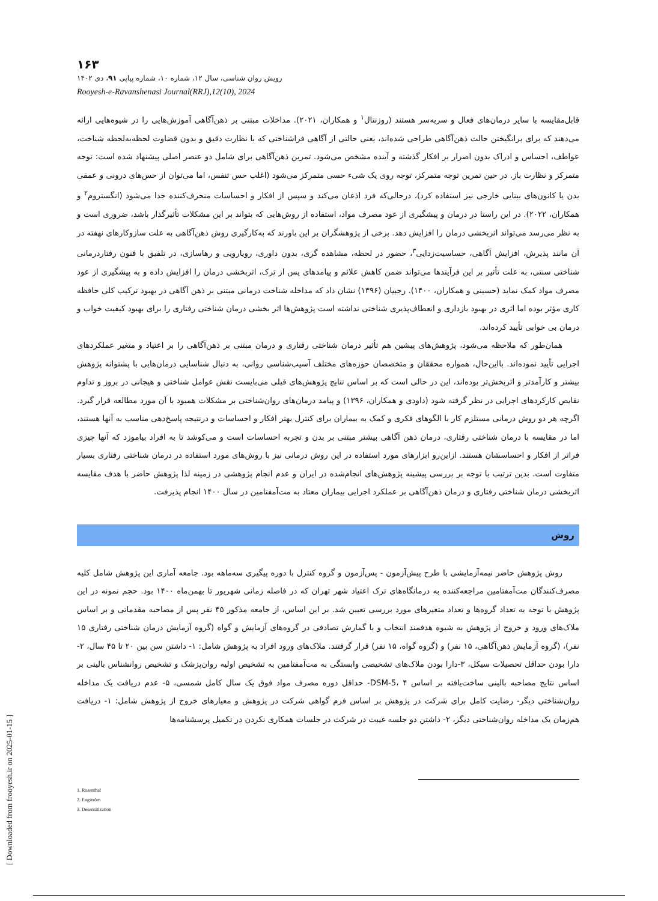۱۶۳
رویش روان شناسی، سال ۱۲، شماره ۱۰، شماره پیاپی ۹۱، دی ۱۴۰۲
Rooyesh-e-Ravanshenasi Journal(RRJ),12(10), 2024
قابل‌مقایسه با سایر درمان‌های فعال و سربه‌سر هستند (روزنتال<sup>۱</sup> و همکاران، ۲۰۲۱). مداخلات مبتنی بر ذهن‌آگاهی آموزش‌هایی را در شیوه‌هایی ارائه می‌دهند که برای برانگیختن حالت ذهن‌آگاهی طراحی شده‌اند، یعنی حالتی از آگاهی فراشناختی که با نظارت دقیق و بدون قضاوت لحظه‌به‌لحظه شناخت، عواطف، احساس و ادراک بدون اصرار بر افکار گذشته و آینده مشخص می‌شود. تمرین ذهن‌آگاهی برای شامل دو عنصر اصلی پیشنهاد شده است: توجه متمرکز و نظارت باز. در حین تمرین توجه متمرکز، توجه روی یک شیء حسی متمرکز می‌شود (اغلب حس تنفس، اما می‌توان از حس‌های درونی و عمقی بدن یا کانون‌های بینایی خارجی نیز استفاده کرد)، درحالی‌که فرد اذعان می‌کند و سپس از افکار و احساسات منحرف‌کننده جدا می‌شود (انگستروم<sup>۲</sup> و همکاران، ۲۰۲۲). در این راستا در درمان و پیشگیری از عود مصرف مواد، استفاده از روش‌هایی که بتواند بر این مشکلات تأثیرگذار باشد، ضروری است و به نظر می‌رسد می‌تواند اثربخشی درمان را افزایش دهد. برخی از پژوهشگران بر این باورند که به‌کارگیری روش ذهن‌آگاهی به علت سازوکارهای نهفته در آن مانند پذیرش، افزایش آگاهی، حساسیت‌زدایی<sup>۳</sup>، حضور در لحظه، مشاهده گری، بدون داوری، رویارویی و رهاسازی، در تلفیق با فنون رفتاردرمانی شناختی سنتی، به علت تأثیر بر این فرآیندها می‌تواند ضمن کاهش علائم و پیامدهای پس از ترک، اثربخشی درمان را افزایش داده و به پیشگیری از عود مصرف مواد کمک نماید (حسینی و همکاران، ۱۴۰۰). رجبیان (۱۳۹۶) نشان داد که مداخله شناخت درمانی مبتنی بر ذهن آگاهی در بهبود ترکیب کلی حافظه کاری مؤثر بوده اما اثری در بهبود بازداری و انعطاف‌پذیری شناختی نداشته است پژوهش‌ها اثر بخشی درمان شناختی رفتاری را برای بهبود کیفیت خواب و درمان بی خوابی تأیید کرده‌اند.
همان‌طور که ملاحظه می‌شود، پژوهش‌های پیشین هم تأثیر درمان شناختی رفتاری و درمان مبتنی بر ذهن‌آگاهی را بر اعتیاد و متغیر عملکردهای اجرایی تأیید نموده‌اند. بااین‌حال، همواره محققان و متخصصان حوزه‌های مختلف آسیب‌شناسی روانی، به دنبال شناسایی درمان‌هایی با پشتوانه پژوهش بیشتر و کارآمدتر و اثربخش‌تر بوده‌اند، این در حالی است که بر اساس نتایج پژوهش‌های قبلی می‌بایست نقش عوامل شناختی و هیجانی در بروز و تداوم نقایص کارکردهای اجرایی در نظر گرفته شود (داودی و همکاران، ۱۳۹۶) و پیامد درمان‌های روان‌شناختی بر مشکلات همبود با آن مورد مطالعه قرار گیرد. اگرچه هر دو روش درمانی مستلزم کار با الگوهای فکری و کمک به بیماران برای کنترل بهتر افکار و احساسات و درنتیجه پاسخ‌دهی مناسب به آنها هستند، اما در مقایسه با درمان شناختی رفتاری، درمان ذهن آگاهی بیشتر مبتنی بر بدن و تجربه احساسات است و می‌کوشد تا به افراد بیاموزد که آنها چیزی فراتر از افکار و احساسشان هستند. ازاین‌رو ابزارهای مورد استفاده در این روش درمانی نیز با روش‌های مورد استفاده در درمان شناختی رفتاری بسیار متفاوت است. بدین ترتیب با توجه بر بررسی پیشینه پژوهش‌های انجام‌شده در ایران و عدم انجام پژوهشی در زمینه لذا پژوهش حاضر با هدف مقایسه اثربخشی درمان شناختی رفتاری و درمان ذهن‌آگاهی بر عملکرد اجرایی بیماران معتاد به مت‌آمفتامین در سال ۱۴۰۰ انجام پذیرفت.
روش
روش پژوهش حاضر نیمه‌آزمایشی با طرح پیش‌آزمون - پس‌آزمون و گروه کنترل با دوره پیگیری سه‌ماهه بود. جامعه آماری این پژوهش شامل کلیه مصرف‌کنندگان مت‌آمفتامین مراجعه‌کننده به درمانگاه‌های ترک اعتیاد شهر تهران که در فاصله زمانی شهریور تا بهمن‌ماه ۱۴۰۰ بود. حجم نمونه در این پژوهش با توجه به تعداد گروه‌ها و تعداد متغیرهای مورد بررسی تعیین شد. بر این اساس، از جامعه مذکور ۴۵ نفر پس از مصاحبه مقدماتی و بر اساس ملاک‌های ورود و خروج از پژوهش به شیوه هدفمند انتخاب و با گمارش تصادفی در گروه‌های آزمایش و گواه (گروه آزمایش درمان شناختی رفتاری ۱۵ نفر)، (گروه آزمایش ذهن‌آگاهی، ۱۵ نفر) و (گروه گواه، ۱۵ نفر) قرار گرفتند. ملاک‌های ورود افراد به پژوهش شامل: ۱- داشتن سن بین ۲۰ تا ۴۵ سال، ۲- دارا بودن حداقل تحصیلات سیکل، ۳-دارا بودن ملاک‌های تشخیصی وابستگی به مت‌آمفتامین به تشخیص اولیه روان‌پزشک و تشخیص روانشناس بالینی بر اساس نتایج مصاحبه بالینی ساخت‌یافته بر اساس DSM-5، ۴- حداقل دوره مصرف مواد فوق یک سال کامل شمسی، ۵- عدم دریافت یک مداخله روان‌شناختی دیگر- رضایت کامل برای شرکت در پژوهش بر اساس فرم گواهی شرکت در پژوهش و معیارهای خروج از پژوهش شامل: ۱- دریافت هم‌زمان یک مداخله روان‌شناختی دیگر، ۲- داشتن دو جلسه غیبت در شرکت در جلسات همکاری نکردن در تکمیل پرسشنامه‌ها
1. Rosenthal
2. Engström
3. Desensitization
[ Downloaded from frooyesh.ir on 2025-01-15 ]